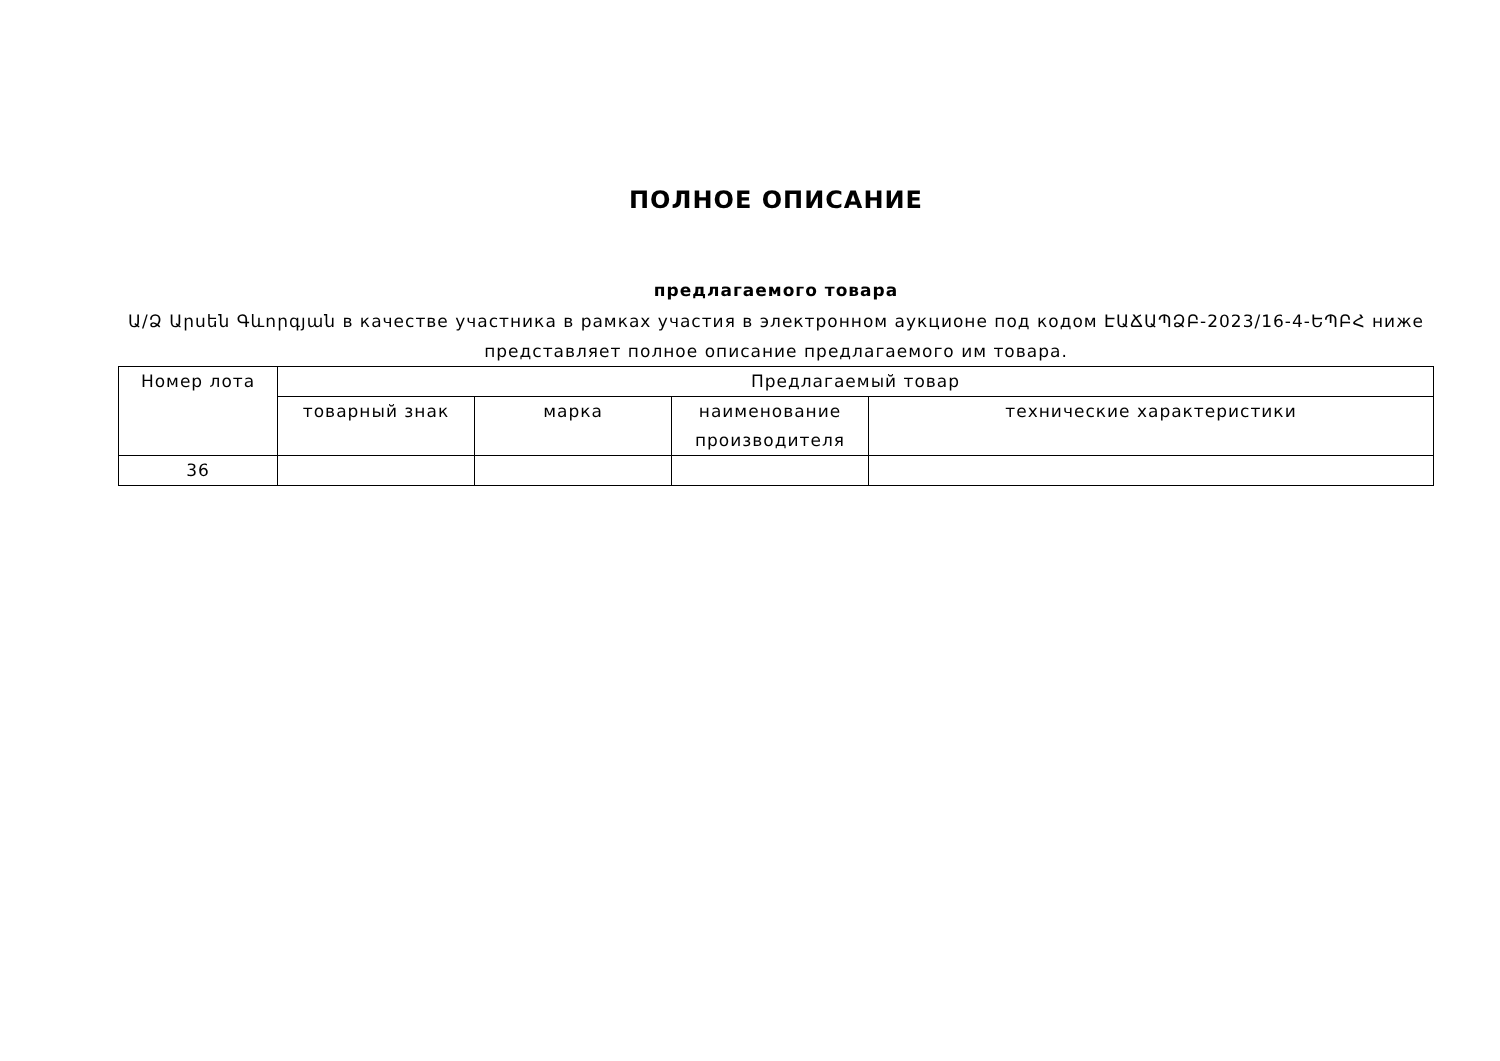ПОЛНОЕ ОПИСАНИЕ
предлагаемого товара
Ա/Ձ Արսեն Գևորգյան в качестве участника в рамках участия в электронном аукционе под кодом ԷԱՃԱՊՁԲ-2023/16-4-ԵՊԲՀ ниже представляет полное описание предлагаемого им товара.
| Номер лота | Предлагаемый товар | | | |
| --- | --- | --- | --- | --- |
| | товарный знак | марка | наименование производителя | технические характеристики |
| 36 | | | | |